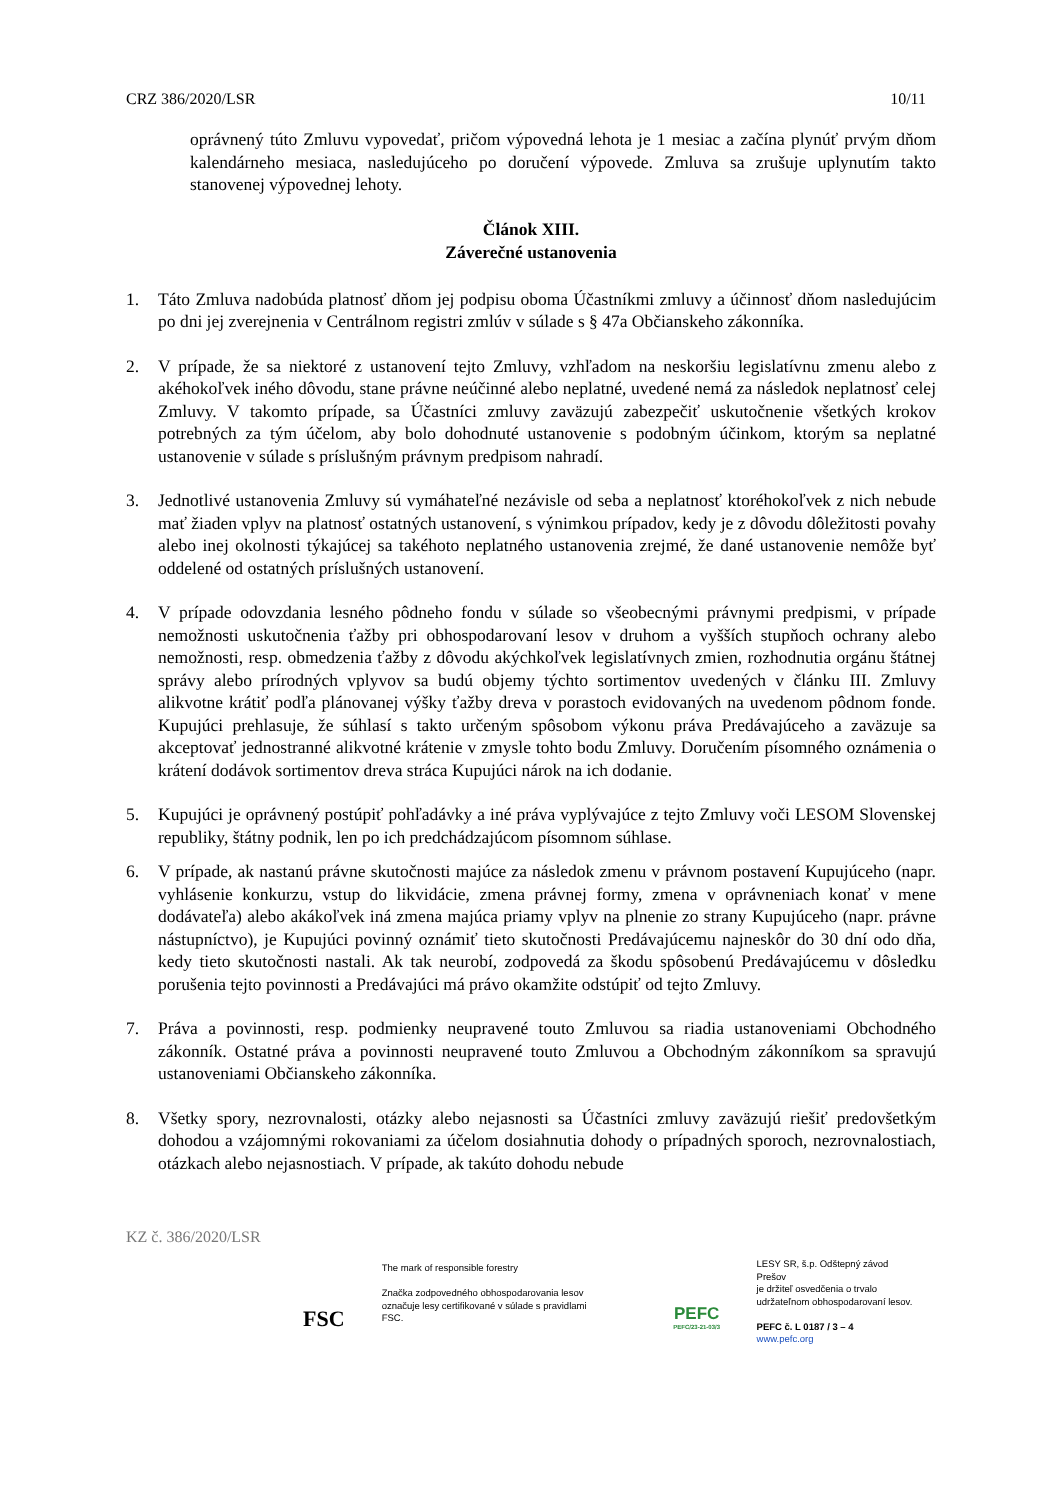CRZ 386/2020/LSR 10/11
oprávnený túto Zmluvu vypovedať, pričom výpovedná lehota je 1 mesiac a začína plynúť prvým dňom kalendárneho mesiaca, nasledujúceho po doručení výpovede. Zmluva sa zrušuje uplynutím takto stanovenej výpovednej lehoty.
Článok XIII.
Záverečné ustanovenia
1. Táto Zmluva nadobúda platnosť dňom jej podpisu oboma Účastníkmi zmluvy a účinnosť dňom nasledujúcim po dni jej zverejnenia v Centrálnom registri zmlúv v súlade s § 47a Občianskeho zákonníka.
2. V prípade, že sa niektoré z ustanovení tejto Zmluvy, vzhľadom na neskoršiu legislatívnu zmenu alebo z akéhokoľvek iného dôvodu, stane právne neúčinné alebo neplatné, uvedené nemá za následok neplatnosť celej Zmluvy. V takomto prípade, sa Účastníci zmluvy zaväzujú zabezpečiť uskutočnenie všetkých krokov potrebných za tým účelom, aby bolo dohodnuté ustanovenie s podobným účinkom, ktorým sa neplatné ustanovenie v súlade s príslušným právnym predpisom nahradí.
3. Jednotlivé ustanovenia Zmluvy sú vymáhateľné nezávisle od seba a neplatnosť ktoréhokoľvek z nich nebude mať žiaden vplyv na platnosť ostatných ustanovení, s výnimkou prípadov, kedy je z dôvodu dôležitosti povahy alebo inej okolnosti týkajúcej sa takéhoto neplatného ustanovenia zrejmé, že dané ustanovenie nemôže byť oddelené od ostatných príslušných ustanovení.
4. V prípade odovzdania lesného pôdneho fondu v súlade so všeobecnými právnymi predpismi, v prípade nemožnosti uskutočnenia ťažby pri obhospodarovaní lesov v druhom a vyšších stupňoch ochrany alebo nemožnosti, resp. obmedzenia ťažby z dôvodu akýchkoľvek legislatívnych zmien, rozhodnutia orgánu štátnej správy alebo prírodných vplyvov sa budú objemy týchto sortimentov uvedených v článku III. Zmluvy alikvotne krátiť podľa plánovanej výšky ťažby dreva v porastoch evidovaných na uvedenom pôdnom fonde. Kupujúci prehlasuje, že súhlasí s takto určeným spôsobom výkonu práva Predávajúceho a zaväzuje sa akceptovať jednostranné alikvotné krátenie v zmysle tohto bodu Zmluvy. Doručením písomného oznámenia o krátení dodávok sortimentov dreva stráca Kupujúci nárok na ich dodanie.
5. Kupujúci je oprávnený postúpiť pohľadávky a iné práva vyplývajúce z tejto Zmluvy voči LESOM Slovenskej republiky, štátny podnik, len po ich predchádzajúcom písomnom súhlase.
6. V prípade, ak nastanú právne skutočnosti majúce za následok zmenu v právnom postavení Kupujúceho (napr. vyhlásenie konkurzu, vstup do likvidácie, zmena právnej formy, zmena v oprávneniach konať v mene dodávateľa) alebo akákoľvek iná zmena majúca priamy vplyv na plnenie zo strany Kupujúceho (napr. právne nástupníctvo), je Kupujúci povinný oznámiť tieto skutočnosti Predávajúcemu najneskôr do 30 dní odo dňa, kedy tieto skutočnosti nastali. Ak tak neurobí, zodpovedá za škodu spôsobenú Predávajúcemu v dôsledku porušenia tejto povinnosti a Predávajúci má právo okamžite odstúpiť od tejto Zmluvy.
7. Práva a povinnosti, resp. podmienky neupravené touto Zmluvou sa riadia ustanoveniami Obchodného zákonník. Ostatné práva a povinnosti neupravené touto Zmluvou a Obchodným zákonníkom sa spravujú ustanoveniami Občianskeho zákonníka.
8. Všetky spory, nezrovnalosti, otázky alebo nejasnosti sa Účastníci zmluvy zaväzujú riešiť predovšetkým dohodou a vzájomnými rokovaniami za účelom dosiahnutia dohody o prípadných sporoch, nezrovnalostiach, otázkach alebo nejasnostiach. V prípade, ak takúto dohodu nebude
KZ č. 386/2020/LSR
FSC
The mark of responsible forestry
Značka zodpovedného obhospodarovania lesov označuje lesy certifikované v súlade s pravidlami FSC.
PEFC
PEFC/23-21-03/3
LESY SR, š.p. Odštepný závod Prešov
je držiteľ osvedčenia o trvalo
udržateľnom obhospodarovaní lesov.
PEFC č. L 0187 / 3 – 4
www.pefc.org